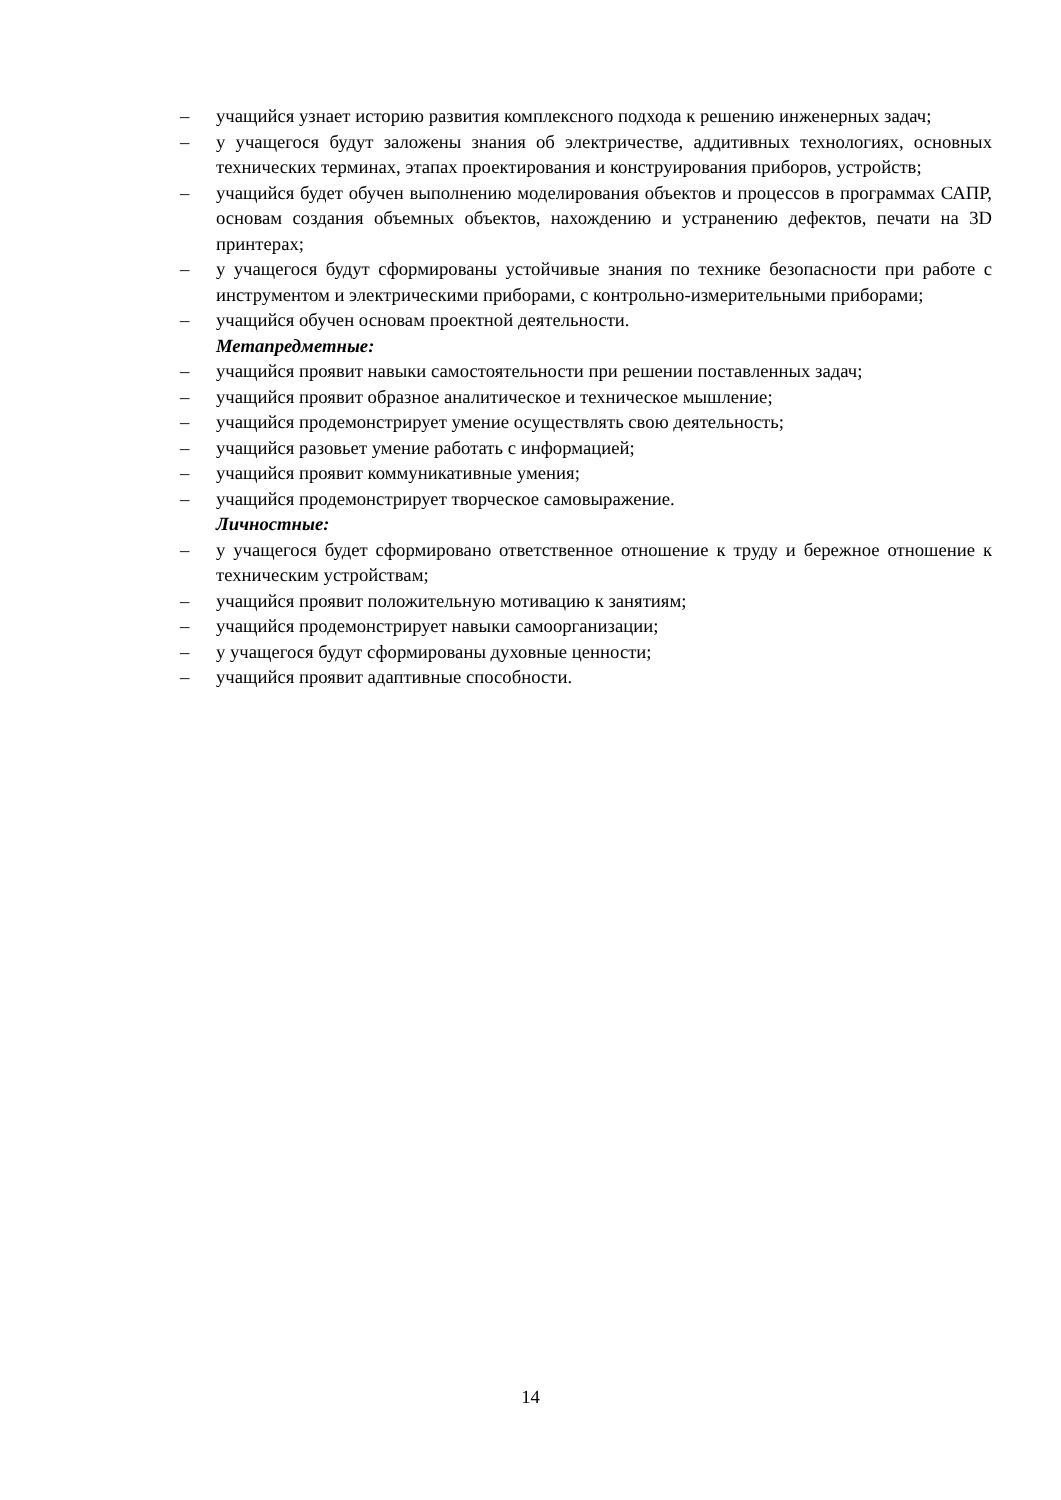– учащийся узнает историю развития комплексного подхода к решению инженерных задач;
– у учащегося будут заложены знания об электричестве, аддитивных технологиях, основных технических терминах, этапах проектирования и конструирования приборов, устройств;
– учащийся будет обучен выполнению моделирования объектов и процессов в программах САПР, основам создания объемных объектов, нахождению и устранению дефектов, печати на 3D принтерах;
– у учащегося будут сформированы устойчивые знания по технике безопасности при работе с инструментом и электрическими приборами, с контрольно-измерительными приборами;
– учащийся обучен основам проектной деятельности.
Метапредметные:
– учащийся проявит навыки самостоятельности при решении поставленных задач;
– учащийся проявит образное аналитическое и техническое мышление;
– учащийся продемонстрирует умение осуществлять свою деятельность;
– учащийся разовьет умение работать с информацией;
– учащийся проявит коммуникативные умения;
– учащийся продемонстрирует творческое самовыражение.
Личностные:
– у учащегося будет сформировано ответственное отношение к труду и бережное отношение к техническим устройствам;
– учащийся проявит положительную мотивацию к занятиям;
– учащийся продемонстрирует навыки самоорганизации;
– у учащегося будут сформированы духовные ценности;
– учащийся проявит адаптивные способности.
14